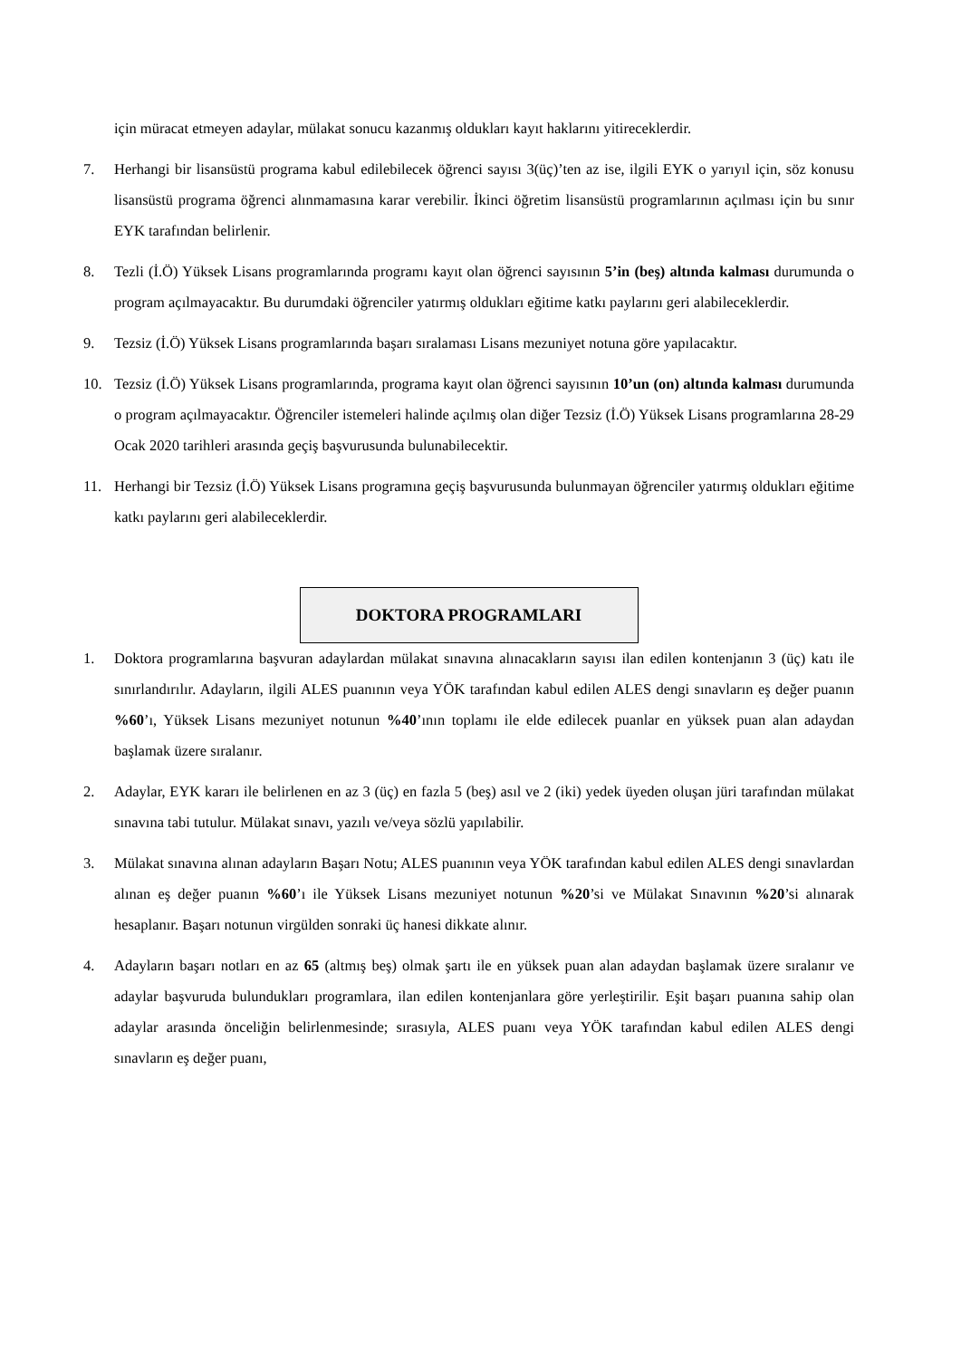için müracat etmeyen adaylar, mülakat sonucu kazanmış oldukları kayıt haklarını yitireceklerdir.
7. Herhangi bir lisansüstü programa kabul edilebilecek öğrenci sayısı 3(üç)’ten az ise, ilgili EYK o yarıyıl için, söz konusu lisansüstü programa öğrenci alınmamasına karar verebilir. İkinci öğretim lisansüstü programlarının açılması için bu sınır EYK tarafından belirlenir.
8. Tezli (İ.Ö) Yüksek Lisans programlarında programı kayıt olan öğrenci sayısının 5’in (beş) altında kalması durumunda o program açılmayacaktır. Bu durumdaki öğrenciler yatırmış oldukları eğitime katkı paylarını geri alabileceklerdir.
9. Tezsiz (İ.Ö) Yüksek Lisans programlarında başarı sıralaması Lisans mezuniyet notuna göre yapılacaktır.
10. Tezsiz (İ.Ö) Yüksek Lisans programlarında, programa kayıt olan öğrenci sayısının 10’un (on) altında kalması durumunda o program açılmayacaktır. Öğrenciler istemeleri halinde açılmış olan diğer Tezsiz (İ.Ö) Yüksek Lisans programlarına 28-29 Ocak 2020 tarihleri arasında geçiş başvurusunda bulunabilecektir.
11. Herhangi bir Tezsiz (İ.Ö) Yüksek Lisans programına geçiş başvurusunda bulunmayan öğrenciler yatırmış oldukları eğitime katkı paylarını geri alabileceklerdir.
DOKTORA PROGRAMLARI
1. Doktora programlarına başvuran adaylardan mülakat sınavına alınacakların sayısı ilan edilen kontenjanın 3 (üç) katı ile sınırlandırılır. Adayların, ilgili ALES puanının veya YÖK tarafından kabul edilen ALES dengi sınavların eş değer puanın %60’ı, Yüksek Lisans mezuniyet notunun %40’ının toplamı ile elde edilecek puanlar en yüksek puan alan adaydan başlamak üzere sıralanır.
2. Adaylar, EYK kararı ile belirlenen en az 3 (üç) en fazla 5 (beş) asıl ve 2 (iki) yedek üyeden oluşan jüri tarafından mülakat sınavına tabi tutulur. Mülakat sınavı, yazılı ve/veya sözlü yapılabilir.
3. Mülakat sınavına alınan adayların Başarı Notu; ALES puanının veya YÖK tarafından kabul edilen ALES dengi sınavlardan alınan eş değer puanın %60’ı ile Yüksek Lisans mezuniyet notunun %20’si ve Mülakat Sınavının %20’si alınarak hesaplanır. Başarı notunun virgülden sonraki üç hanesi dikkate alınır.
4. Adayların başarı notları en az 65 (altmış beş) olmak şartı ile en yüksek puan alan adaydan başlamak üzere sıralanır ve adaylar başvuruda bulundukları programlara, ilan edilen kontenjanlara göre yerleştirilir. Eşit başarı puanına sahip olan adaylar arasında önceliğin belirlenmesinde; sırasıyla, ALES puanı veya YÖK tarafından kabul edilen ALES dengi sınavların eş değer puanı,